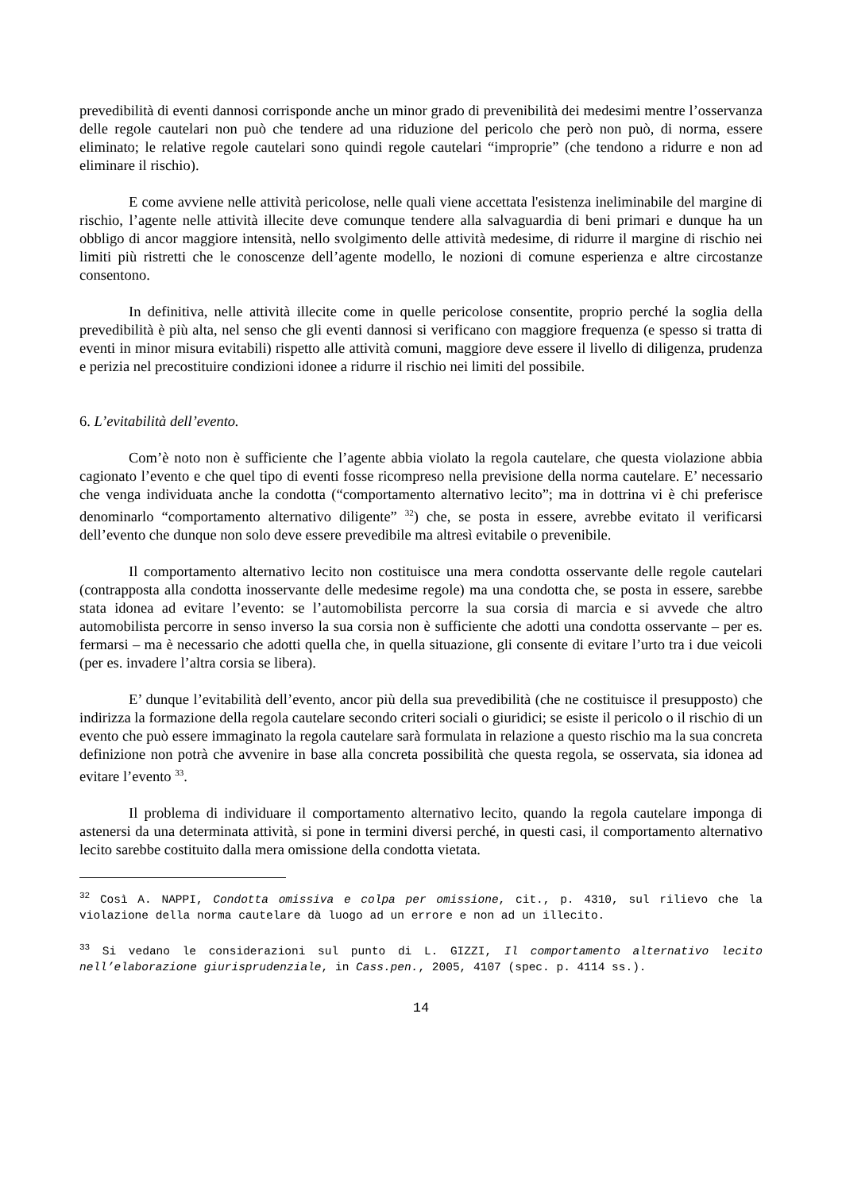prevedibilità di eventi dannosi corrisponde anche un minor grado di prevenibilità dei medesimi mentre l’osservanza delle regole cautelari non può che tendere ad una riduzione del pericolo che però non può, di norma, essere eliminato; le relative regole cautelari sono quindi regole cautelari “improprie” (che tendono a ridurre e non ad eliminare il rischio).
E come avviene nelle attività pericolose, nelle quali viene accettata l'esistenza ineliminabile del margine di rischio, l’agente nelle attività illecite deve comunque tendere alla salvaguardia di beni primari e dunque ha un obbligo di ancor maggiore intensità, nello svolgimento delle attività medesime, di ridurre il margine di rischio nei limiti più ristretti che le conoscenze dell’agente modello, le nozioni di comune esperienza e altre circostanze consentono.
In definitiva, nelle attività illecite come in quelle pericolose consentite, proprio perché la soglia della prevedibilità è più alta, nel senso che gli eventi dannosi si verificano con maggiore frequenza (e spesso si tratta di eventi in minor misura evitabili) rispetto alle attività comuni, maggiore deve essere il livello di diligenza, prudenza e perizia nel precostituire condizioni idonee a ridurre il rischio nei limiti del possibile.
6. L’evitabilità dell’evento.
Com’è noto non è sufficiente che l’agente abbia violato la regola cautelare, che questa violazione abbia cagionato l’evento e che quel tipo di eventi fosse ricompreso nella previsione della norma cautelare. E’ necessario che venga individuata anche la condotta (“comportamento alternativo lecito”; ma in dottrina vi è chi preferisce denominarlo “comportamento alternativo diligente” <sup>32</sup>) che, se posta in essere, avrebbe evitato il verificarsi dell’evento che dunque non solo deve essere prevedibile ma altresì evitabile o prevenibile.
Il comportamento alternativo lecito non costituisce una mera condotta osservante delle regole cautelari (contrapposta alla condotta inosservante delle medesime regole) ma una condotta che, se posta in essere, sarebbe stata idonea ad evitare l’evento: se l’automobilista percorre la sua corsia di marcia e si avvede che altro automobilista percorre in senso inverso la sua corsia non è sufficiente che adotti una condotta osservante – per es. fermarsi – ma è necessario che adotti quella che, in quella situazione, gli consente di evitare l’urto tra i due veicoli (per es. invadere l’altra corsia se libera).
E’ dunque l’evitabilità dell’evento, ancor più della sua prevedibilità (che ne costituisce il presupposto) che indirizza la formazione della regola cautelare secondo criteri sociali o giuridici; se esiste il pericolo o il rischio di un evento che può essere immaginato la regola cautelare sarà formulata in relazione a questo rischio ma la sua concreta definizione non potrà che avvenire in base alla concreta possibilità che questa regola, se osservata, sia idonea ad evitare l’evento <sup>33</sup>.
Il problema di individuare il comportamento alternativo lecito, quando la regola cautelare imponga di astenersi da una determinata attività, si pone in termini diversi perché, in questi casi, il comportamento alternativo lecito sarebbe costituito dalla mera omissione della condotta vietata.
<sup>32</sup> Così A. NAPPI, Condotta omissiva e colpa per omissione, cit., p. 4310, sul rilievo che la violazione della norma cautelare dà luogo ad un errore e non ad un illecito.
<sup>33</sup> Si vedano le considerazioni sul punto di L. GIZZI, Il comportamento alternativo lecito nell’elaborazione giurisprudenziale, in Cass.pen., 2005, 4107 (spec. p. 4114 ss.).
14